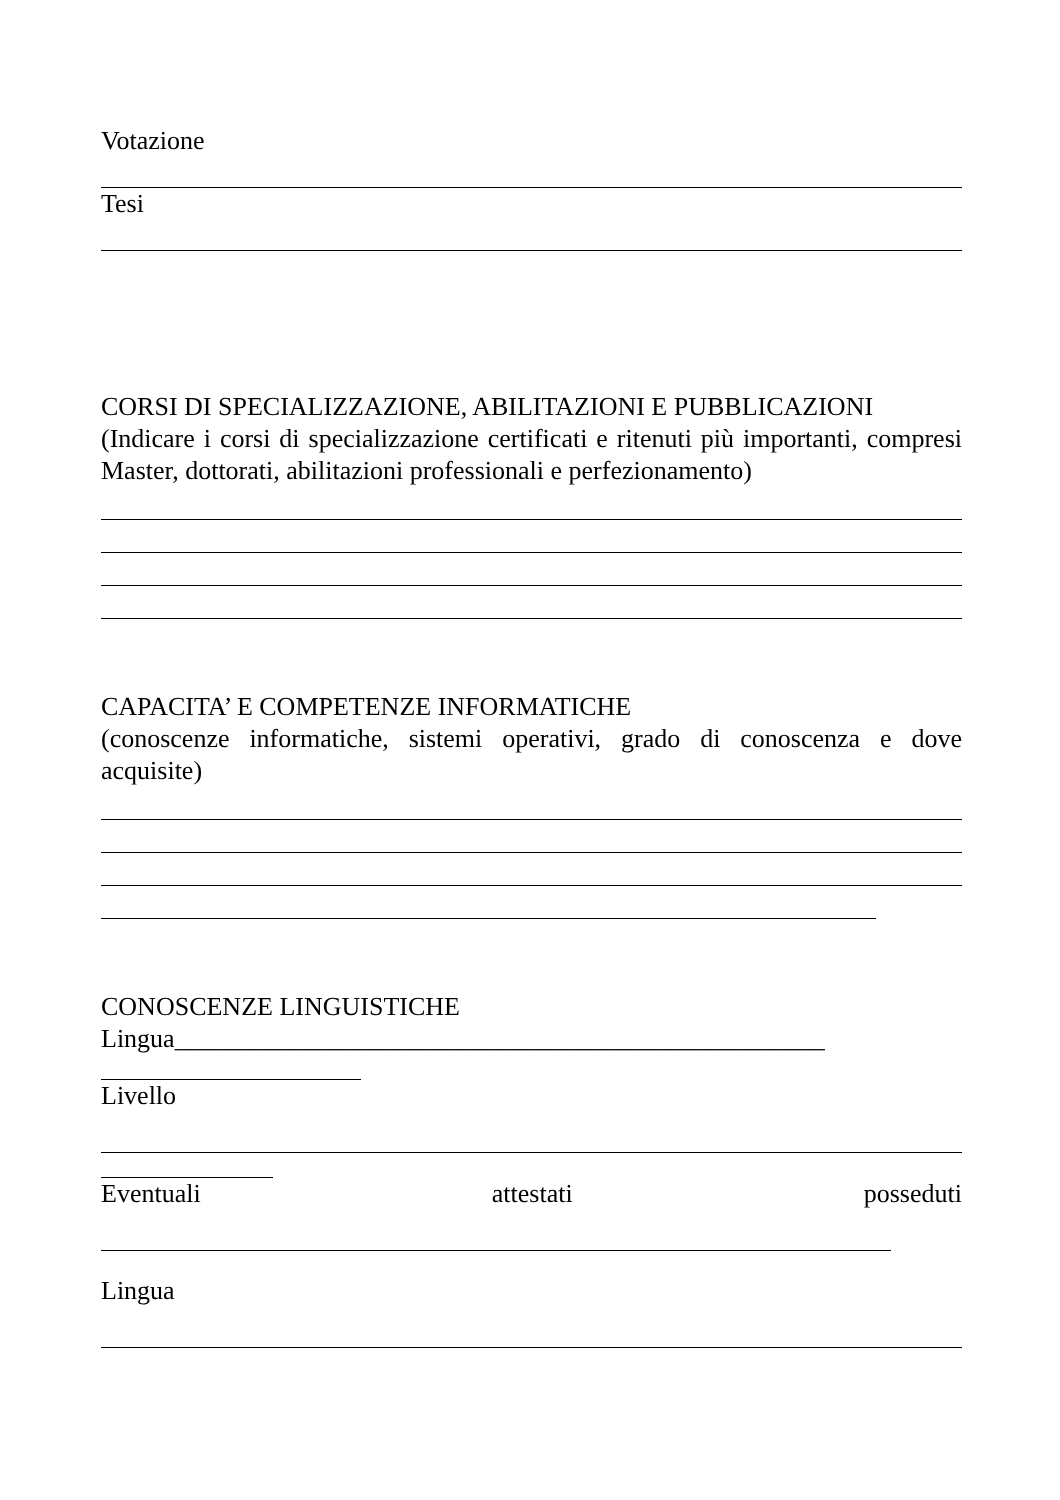Votazione
Tesi
CORSI DI SPECIALIZZAZIONE, ABILITAZIONI E PUBBLICAZIONI
(Indicare i corsi di specializzazione certificati e ritenuti più importanti, compresi Master, dottorati, abilitazioni professionali e perfezionamento)
CAPACITA’ E COMPETENZE INFORMATICHE
(conoscenze informatiche, sistemi operativi, grado di conoscenza e dove acquisite)
CONOSCENZE LINGUISTICHE
Lingua__________________________________________________
Livello
Eventuali attestati posseduti
Lingua